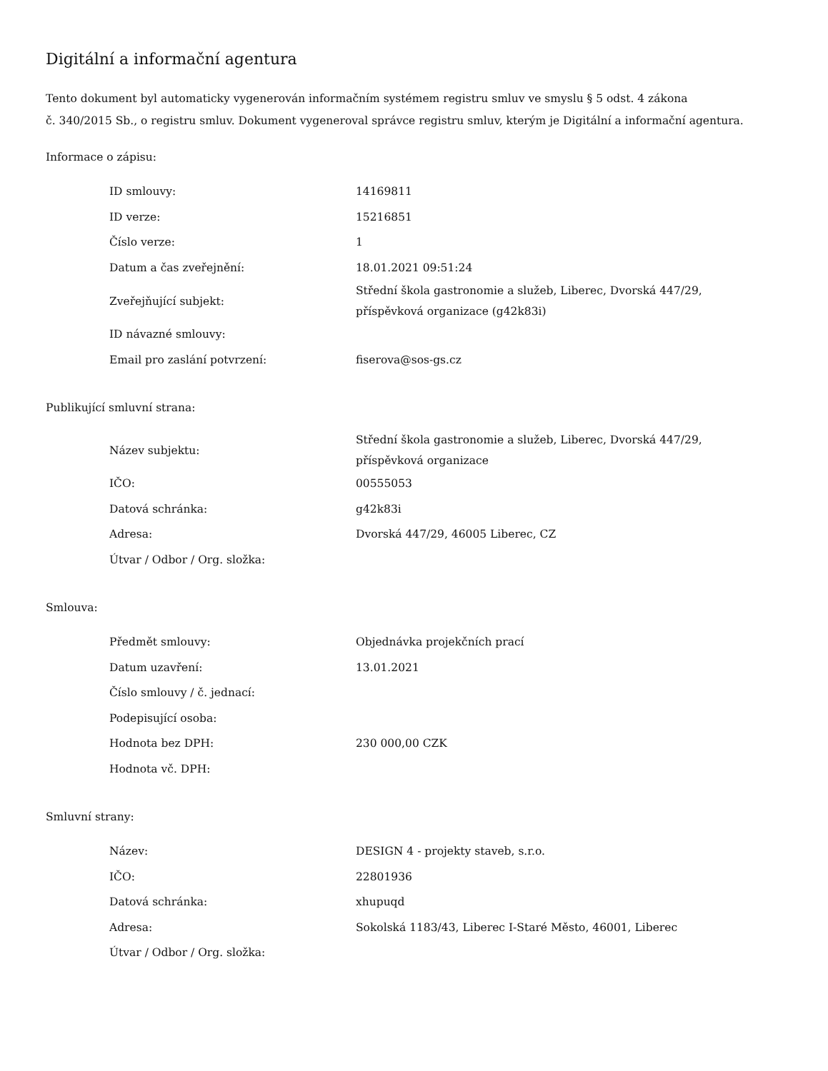Digitální a informační agentura
Tento dokument byl automaticky vygenerován informačním systémem registru smluv ve smyslu § 5 odst. 4 zákona
č. 340/2015 Sb., o registru smluv. Dokument vygeneroval správce registru smluv, kterým je Digitální a informační agentura.
Informace o zápisu:
| ID smlouvy: | 14169811 |
| ID verze: | 15216851 |
| Číslo verze: | 1 |
| Datum a čas zveřejnění: | 18.01.2021 09:51:24 |
| Zveřejňující subjekt: | Střední škola gastronomie a služeb, Liberec, Dvorská 447/29, příspěvková organizace (g42k83i) |
| ID návazné smlouvy: | |
| Email pro zaslání potvrzení: | fiserova@sos-gs.cz |
Publikující smluvní strana:
| Název subjektu: | Střední škola gastronomie a služeb, Liberec, Dvorská 447/29, příspěvková organizace |
| IČO: | 00555053 |
| Datová schránka: | g42k83i |
| Adresa: | Dvorská 447/29, 46005 Liberec, CZ |
| Útvar / Odbor / Org. složka: | |
Smlouva:
| Předmět smlouvy: | Objednávka projekčních prací |
| Datum uzavření: | 13.01.2021 |
| Číslo smlouvy / č. jednací: | |
| Podepisující osoba: | |
| Hodnota bez DPH: | 230 000,00 CZK |
| Hodnota vč. DPH: | |
Smluvní strany:
| Název: | DESIGN 4 - projekty staveb, s.r.o. |
| IČO: | 22801936 |
| Datová schránka: | xhupuqd |
| Adresa: | Sokolská 1183/43, Liberec I-Staré Město, 46001, Liberec |
| Útvar / Odbor / Org. složka: | |